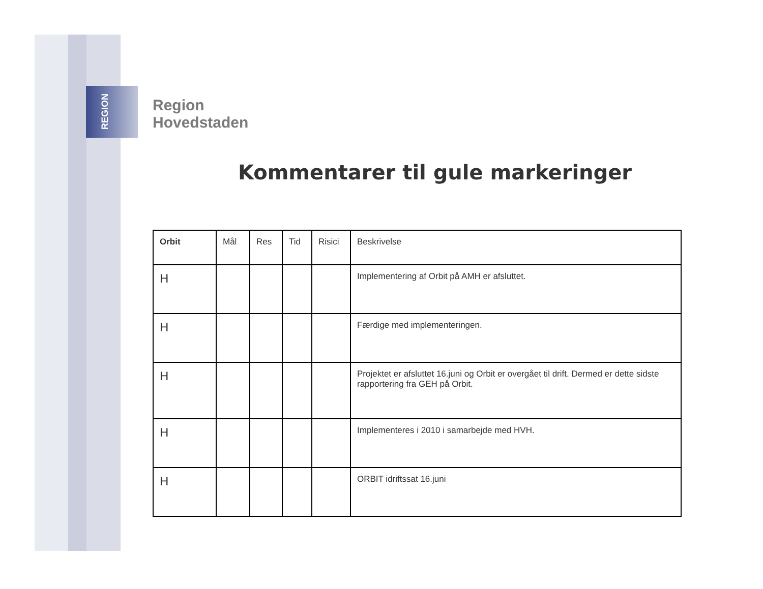REGION
Region
Hovedstaden
Kommentarer til gule markeringer
| Orbit | Mål | Res | Tid | Risici | Beskrivelse |
| --- | --- | --- | --- | --- | --- |
| H | | | | | Implementering af Orbit på AMH er afsluttet. |
| H | | | | | Færdige med implementeringen. |
| H | | | | | Projektet er afsluttet 16.juni og Orbit er overgået til drift. Dermed er dette sidste rapportering fra GEH på Orbit. |
| H | | | | | Implementeres i 2010 i samarbejde med HVH. |
| H | | | | | ORBIT idriftssat 16.juni |